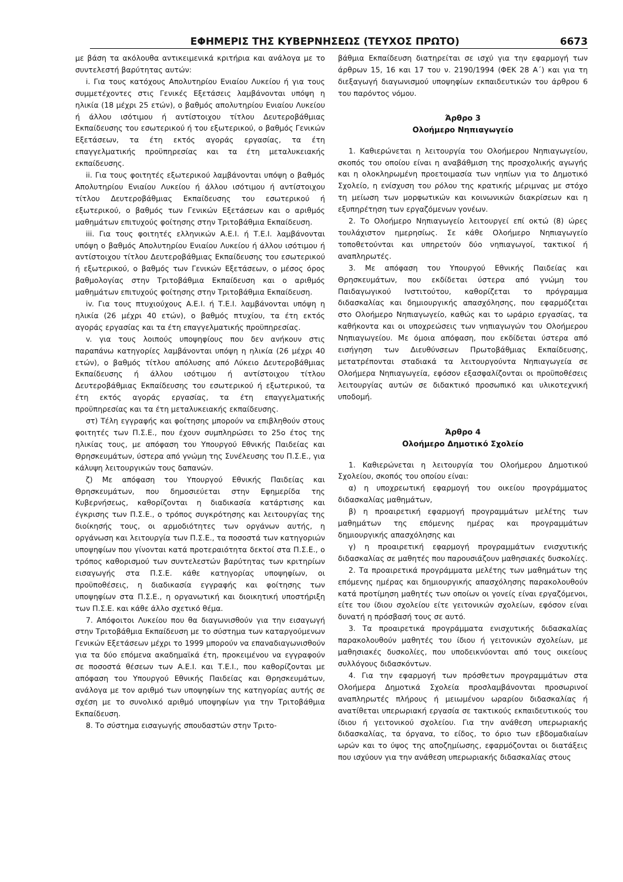ΕΦΗΜΕΡΙΣ ΤΗΣ ΚΥΒΕΡΝΗΣΕΩΣ (ΤΕΥΧΟΣ ΠΡΩΤΟ) 6673
με βάση τα ακόλουθα αντικειμενικά κριτήρια και ανάλογα με το συντελεστή βαρύτητας αυτών:
i. Για τους κατόχους Απολυτηρίου Ενιαίου Λυκείου ή για τους συμμετέχοντες στις Γενικές Εξετάσεις λαμβάνονται υπόψη η ηλικία (18 μέχρι 25 ετών), ο βαθμός απολυτηρίου Ενιαίου Λυκείου ή άλλου ισότιμου ή αντίστοιχου τίτλου Δευτεροβάθμιας Εκπαίδευσης του εσωτερικού ή του εξωτερικού, ο βαθμός Γενικών Εξετάσεων, τα έτη εκτός αγοράς εργασίας, τα έτη επαγγελματικής προϋπηρεσίας και τα έτη μεταλυκειακής εκπαίδευσης.
ii. Για τους φοιτητές εξωτερικού λαμβάνονται υπόψη ο βαθμός Απολυτηρίου Ενιαίου Λυκείου ή άλλου ισότιμου ή αντίστοιχου τίτλου Δευτεροβάθμιας Εκπαίδευσης του εσωτερικού ή εξωτερικού, ο βαθμός των Γενικών Εξετάσεων και ο αριθμός μαθημάτων επιτυχούς φοίτησης στην Τριτοβάθμια Εκπαίδευση.
iii. Για τους φοιτητές ελληνικών Α.Ε.Ι. ή Τ.Ε.Ι. λαμβάνονται υπόψη ο βαθμός Απολυτηρίου Ενιαίου Λυκείου ή άλλου ισότιμου ή αντίστοιχου τίτλου Δευτεροβάθμιας Εκπαίδευσης του εσωτερικού ή εξωτερικού, ο βαθμός των Γενικών Εξετάσεων, ο μέσος όρος βαθμολογίας στην Τριτοβάθμια Εκπαίδευση και ο αριθμός μαθημάτων επιτυχούς φοίτησης στην Τριτοβάθμια Εκπαίδευση.
iv. Για τους πτυχιούχους Α.Ε.Ι. ή Τ.Ε.Ι. λαμβάνονται υπόψη η ηλικία (26 μέχρι 40 ετών), ο βαθμός πτυχίου, τα έτη εκτός αγοράς εργασίας και τα έτη επαγγελματικής προϋπηρεσίας.
v. για τους λοιπούς υποψηφίους που δεν ανήκουν στις παραπάνω κατηγορίες λαμβάνονται υπόψη η ηλικία (26 μέχρι 40 ετών), ο βαθμός τίτλου απόλυσης από Λύκειο Δευτεροβάθμιας Εκπαίδευσης ή άλλου ισότιμου ή αντίστοιχου τίτλου Δευτεροβάθμιας Εκπαίδευσης του εσωτερικού ή εξωτερικού, τα έτη εκτός αγοράς εργασίας, τα έτη επαγγελματικής προϋπηρεσίας και τα έτη μεταλυκειακής εκπαίδευσης.
στ) Τέλη εγγραφής και φοίτησης μπορούν να επιβληθούν στους φοιτητές των Π.Σ.Ε., που έχουν συμπληρώσει το 25ο έτος της ηλικίας τους, με απόφαση του Υπουργού Εθνικής Παιδείας και Θρησκευμάτων, ύστερα από γνώμη της Συνέλευσης του Π.Σ.Ε., για κάλυψη λειτουργικών τους δαπανών.
ζ) Με απόφαση του Υπουργού Εθνικής Παιδείας και Θρησκευμάτων, που δημοσιεύεται στην Εφημερίδα της Κυβερνήσεως, καθορίζονται η διαδικασία κατάρτισης και έγκρισης των Π.Σ.Ε., ο τρόπος συγκρότησης και λειτουργίας της διοίκησής τους, οι αρμοδιότητες των οργάνων αυτής, η οργάνωση και λειτουργία των Π.Σ.Ε., τα ποσοστά των κατηγοριών υποψηφίων που γίνονται κατά προτεραιότητα δεκτοί στα Π.Σ.Ε., ο τρόπος καθορισμού των συντελεστών βαρύτητας των κριτηρίων εισαγωγής στα Π.Σ.Ε. κάθε κατηγορίας υποψηφίων, οι προϋποθέσεις, η διαδικασία εγγραφής και φοίτησης των υποψηφίων στα Π.Σ.Ε., η οργανωτική και διοικητική υποστήριξη των Π.Σ.Ε. και κάθε άλλο σχετικό θέμα.
7. Απόφοιτοι Λυκείου που θα διαγωνισθούν για την εισαγωγή στην Τριτοβάθμια Εκπαίδευση με το σύστημα των καταργούμενων Γενικών Εξετάσεων μέχρι το 1999 μπορούν να επαναδιαγωνισθούν για τα δύο επόμενα ακαδημαϊκά έτη, προκειμένου να εγγραφούν σε ποσοστά θέσεων των Α.Ε.Ι. και Τ.Ε.Ι., που καθορίζονται με απόφαση του Υπουργού Εθνικής Παιδείας και Θρησκευμάτων, ανάλογα με τον αριθμό των υποψηφίων της κατηγορίας αυτής σε σχέση με το συνολικό αριθμό υποψηφίων για την Τριτοβάθμια Εκπαίδευση.
8. Το σύστημα εισαγωγής σπουδαστών στην Τριτο-
βάθμια Εκπαίδευση διατηρείται σε ισχύ για την εφαρμογή των άρθρων 15, 16 και 17 του ν. 2190/1994 (ΦΕΚ 28 Α΄) και για τη διεξαγωγή διαγωνισμού υποψηφίων εκπαιδευτικών του άρθρου 6 του παρόντος νόμου.
Άρθρο 3
Ολοήμερο Νηπιαγωγείο
1. Καθιερώνεται η λειτουργία του Ολοήμερου Νηπιαγωγείου, σκοπός του οποίου είναι η αναβάθμιση της προσχολικής αγωγής και η ολοκληρωμένη προετοιμασία των νηπίων για το Δημοτικό Σχολείο, η ενίσχυση του ρόλου της κρατικής μέριμνας με στόχο τη μείωση των μορφωτικών και κοινωνικών διακρίσεων και η εξυπηρέτηση των εργαζόμενων γονέων.
2. Το Ολοήμερο Νηπιαγωγείο λειτουργεί επί οκτώ (8) ώρες τουλάχιστον ημερησίως. Σε κάθε Ολοήμερο Νηπιαγωγείο τοποθετούνται και υπηρετούν δύο νηπιαγωγοί, τακτικοί ή αναπληρωτές.
3. Με απόφαση του Υπουργού Εθνικής Παιδείας και Θρησκευμάτων, που εκδίδεται ύστερα από γνώμη του Παιδαγωγικού Ινστιτούτου, καθορίζεται το πρόγραμμα διδασκαλίας και δημιουργικής απασχόλησης, που εφαρμόζεται στο Ολοήμερο Νηπιαγωγείο, καθώς και το ωράριο εργασίας, τα καθήκοντα και οι υποχρεώσεις των νηπιαγωγών του Ολοήμερου Νηπιαγωγείου. Με όμοια απόφαση, που εκδίδεται ύστερα από εισήγηση των Διευθύνσεων Πρωτοβάθμιας Εκπαίδευσης, μετατρέπονται σταδιακά τα λειτουργούντα Νηπιαγωγεία σε Ολοήμερα Νηπιαγωγεία, εφόσον εξασφαλίζονται οι προϋποθέσεις λειτουργίας αυτών σε διδακτικό προσωπικό και υλικοτεχνική υποδομή.
Άρθρο 4
Ολοήμερο Δημοτικό Σχολείο
1. Καθιερώνεται η λειτουργία του Ολοήμερου Δημοτικού Σχολείου, σκοπός του οποίου είναι:
α) η υποχρεωτική εφαρμογή του οικείου προγράμματος διδασκαλίας μαθημάτων,
β) η προαιρετική εφαρμογή προγραμμάτων μελέτης των μαθημάτων της επόμενης ημέρας και προγραμμάτων δημιουργικής απασχόλησης και
γ) η προαιρετική εφαρμογή προγραμμάτων ενισχυτικής διδασκαλίας σε μαθητές που παρουσιάζουν μαθησιακές δυσκολίες.
2. Τα προαιρετικά προγράμματα μελέτης των μαθημάτων της επόμενης ημέρας και δημιουργικής απασχόλησης παρακολουθούν κατά προτίμηση μαθητές των οποίων οι γονείς είναι εργαζόμενοι, είτε του ίδιου σχολείου είτε γειτονικών σχολείων, εφόσον είναι δυνατή η πρόσβασή τους σε αυτό.
3. Τα προαιρετικά προγράμματα ενισχυτικής διδασκαλίας παρακολουθούν μαθητές του ίδιου ή γειτονικών σχολείων, με μαθησιακές δυσκολίες, που υποδεικνύονται από τους οικείους συλλόγους διδασκόντων.
4. Για την εφαρμογή των πρόσθετων προγραμμάτων στα Ολοήμερα Δημοτικά Σχολεία προσλαμβάνονται προσωρινοί αναπληρωτές πλήρους ή μειωμένου ωραρίου διδασκαλίας ή ανατίθεται υπερωριακή εργασία σε τακτικούς εκπαιδευτικούς του ίδιου ή γειτονικού σχολείου. Για την ανάθεση υπερωριακής διδασκαλίας, τα όργανα, το είδος, το όριο των εβδομαδιαίων ωρών και το ύψος της αποζημίωσης, εφαρμόζονται οι διατάξεις που ισχύουν για την ανάθεση υπερωριακής διδασκαλίας στους